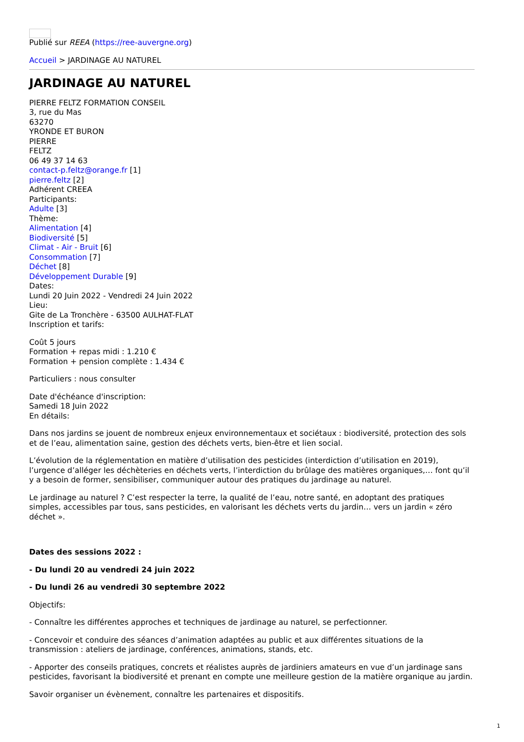Publié sur REEA (https://ree-auvergne.org)
Accueil > JARDINAGE AU NATUREL
JARDINAGE AU NATUREL
PIERRE FELTZ FORMATION CONSEIL
3, rue du Mas
63270
YRONDE ET BURON
PIERRE
FELTZ
06 49 37 14 63
contact-p.feltz@orange.fr [1]
pierre.feltz [2]
Adhérent CREEA
Participants:
Adulte [3]
Thème:
Alimentation [4]
Biodiversité [5]
Climat - Air - Bruit [6]
Consommation [7]
Déchet [8]
Développement Durable [9]
Dates:
Lundi 20 Juin 2022 - Vendredi 24 Juin 2022
Lieu:
Gite de La Tronchère - 63500 AULHAT-FLAT
Inscription et tarifs:
Coût 5 jours
Formation + repas midi : 1.210 €
Formation + pension complète : 1.434 €
Particuliers : nous consulter
Date d'échéance d'inscription:
Samedi 18 Juin 2022
En détails:
Dans nos jardins se jouent de nombreux enjeux environnementaux et sociétaux : biodiversité, protection des sols et de l’eau, alimentation saine, gestion des déchets verts, bien-être et lien social.
L’évolution de la réglementation en matière d’utilisation des pesticides (interdiction d’utilisation en 2019), l’urgence d’alléger les déchèteries en déchets verts, l’interdiction du brûlage des matières organiques,… font qu’il y a besoin de former, sensibiliser, communiquer autour des pratiques du jardinage au naturel.
Le jardinage au naturel ? C’est respecter la terre, la qualité de l’eau, notre santé, en adoptant des pratiques simples, accessibles par tous, sans pesticides, en valorisant les déchets verts du jardin… vers un jardin « zéro déchet ».
Dates des sessions 2022 :
- Du lundi 20 au vendredi 24 juin 2022
- Du lundi 26 au vendredi 30 septembre 2022
Objectifs:
- Connaître les différentes approches et techniques de jardinage au naturel, se perfectionner.
- Concevoir et conduire des séances d’animation adaptées au public et aux différentes situations de la transmission : ateliers de jardinage, conférences, animations, stands, etc.
- Apporter des conseils pratiques, concrets et réalistes auprès de jardiniers amateurs en vue d’un jardinage sans pesticides, favorisant la biodiversité et prenant en compte une meilleure gestion de la matière organique au jardin.
Savoir organiser un évènement, connaître les partenaires et dispositifs.
1